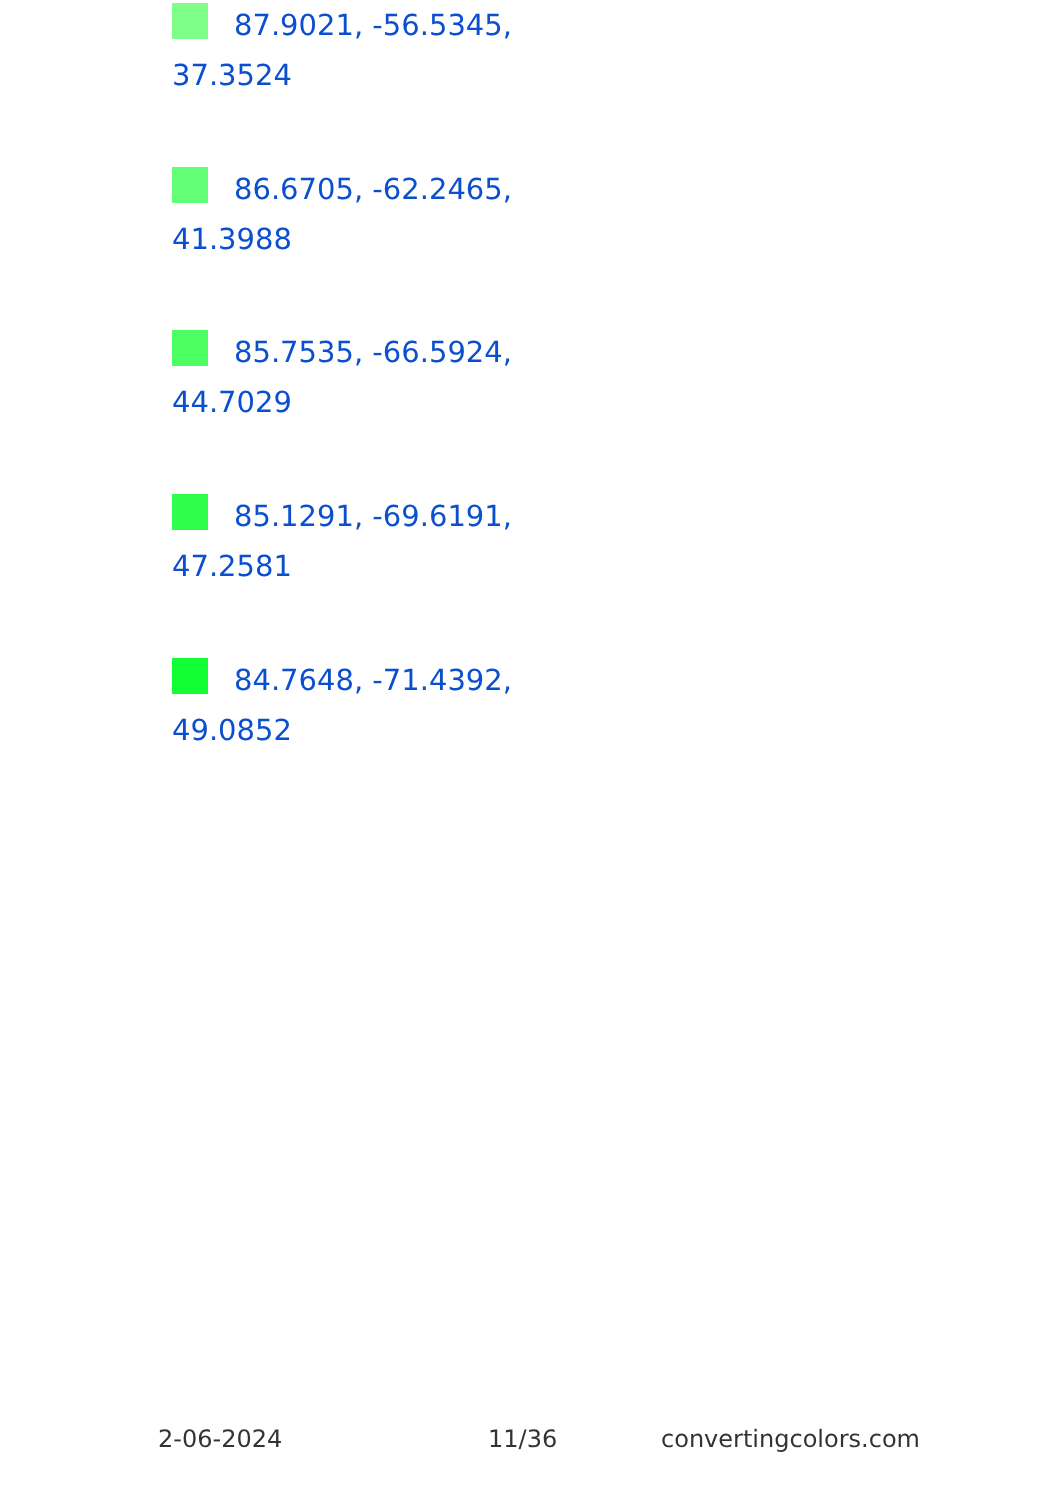87.9021, -56.5345, 37.3524
86.6705, -62.2465, 41.3988
85.7535, -66.5924, 44.7029
85.1291, -69.6191, 47.2581
84.7648, -71.4392, 49.0852
2-06-2024 11/36 convertingcolors.com